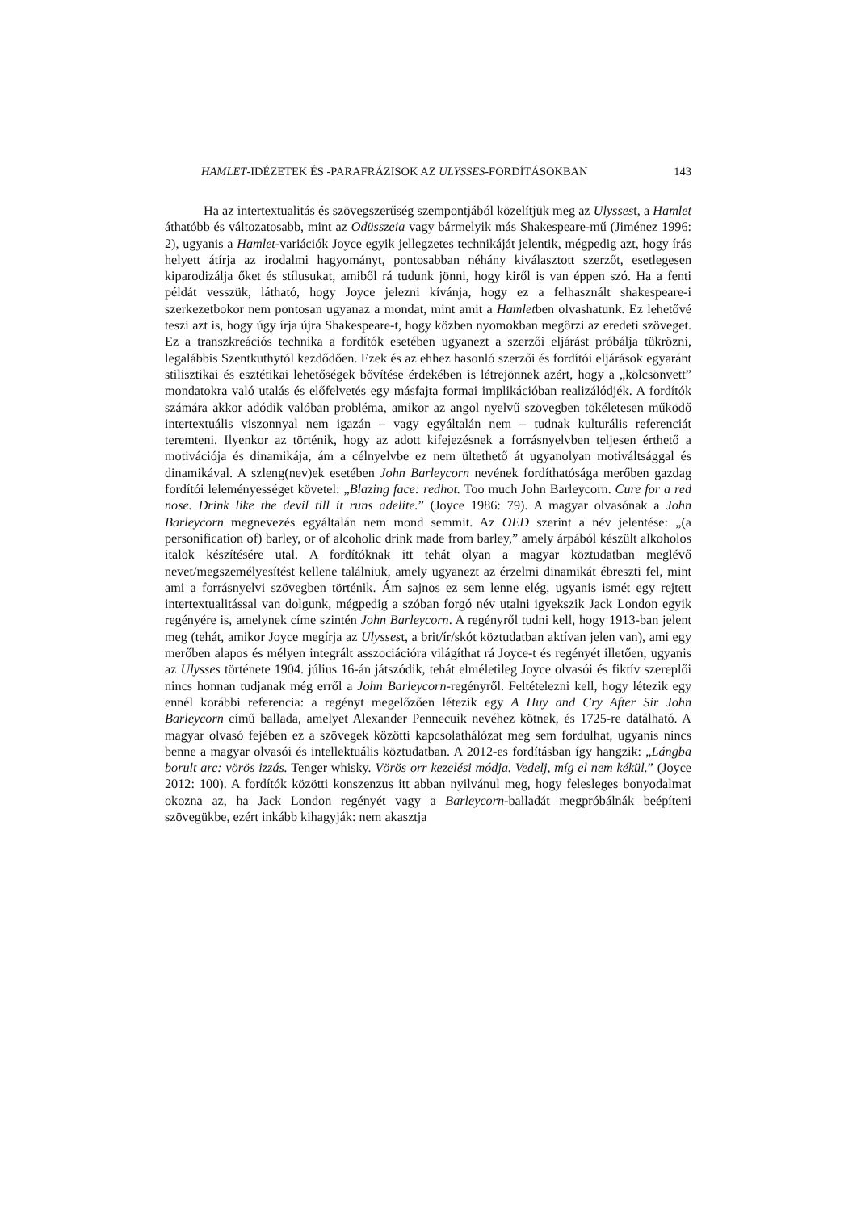HAMLET-IDÉZETEK ÉS -PARAFRÁZISOK AZ ULYSSES-FORDÍTÁSOKBAN 143
Ha az intertextualitás és szövegszerűség szempontjából közelítjük meg az Ulyssest, a Hamlet áthatóbb és változatosabb, mint az Odüsszeia vagy bármelyik más Shakespeare-mű (Jiménez 1996: 2), ugyanis a Hamlet-variációk Joyce egyik jellegzetes technikáját jelentik, mégpedig azt, hogy írás helyett átírja az irodalmi hagyományt, pontosabban néhány kiválasztott szerzőt, esetlegesen kiparodizálja őket és stílusukat, amiből rá tudunk jönni, hogy kiről is van éppen szó. Ha a fenti példát vesszük, látható, hogy Joyce jelezni kívánja, hogy ez a felhasznált shakespeare-i szerkezetbokor nem pontosan ugyanaz a mondat, mint amit a Hamletben olvashatunk. Ez lehetővé teszi azt is, hogy úgy írja újra Shakespeare-t, hogy közben nyomokban megőrzi az eredeti szöveget. Ez a transzkreációs technika a fordítók esetében ugyanezt a szerzői eljárást próbálja tükrözni, legalábbis Szentkuthytól kezdődően. Ezek és az ehhez hasonló szerzői és fordítói eljárások egyaránt stilisztikai és esztétikai lehetőségek bővítése érdekében is létrejönnek azért, hogy a „kölcsönvett” mondatokra való utalás és előfelvetés egy másfajta formai implikációban realizálódjék. A fordítók számára akkor adódik valóban probléma, amikor az angol nyelvű szövegben tökéletesen működő intertextuális viszonnyal nem igazán – vagy egyáltalán nem – tudnak kulturális referenciát teremteni. Ilyenkor az történik, hogy az adott kifejezésnek a forrásnyelvben teljesen érthető a motivációja és dinamikája, ám a célnyelvbe ez nem ültethető át ugyanolyan motiváltsággal és dinamikával. A szleng(nev)ek esetében John Barleycorn nevének fordíthatósága merőben gazdag fordítói leleményességet követel: „Blazing face: redhot. Too much John Barleycorn. Cure for a red nose. Drink like the devil till it runs adelite.” (Joyce 1986: 79). A magyar olvasónak a John Barleycorn megnevezés egyáltalán nem mond semmit. Az OED szerint a név jelentése: „(a personification of) barley, or of alcoholic drink made from barley,” amely árpából készült alkoholos italok készítésére utal. A fordítóknak itt tehát olyan a magyar köztudatban meglévő nevet/megszemélyesítést kellene találniuk, amely ugyanezt az érzelmi dinamikát ébreszti fel, mint ami a forrásnyelvi szövegben történik. Ám sajnos ez sem lenne elég, ugyanis ismét egy rejtett intertextualitással van dolgunk, mégpedig a szóban forgó név utalni igyekszik Jack London egyik regényére is, amelynek címe szintén John Barleycorn. A regényről tudni kell, hogy 1913-ban jelent meg (tehát, amikor Joyce megírja az Ulyssest, a brit/ír/skót köztudatban aktívan jelen van), ami egy merőben alapos és mélyen integrált asszociációra világíthat rá Joyce-t és regényét illetően, ugyanis az Ulysses története 1904. július 16-án játszódik, tehát elméletileg Joyce olvasói és fiktív szereplői nincs honnan tudjanak még erről a John Barleycorn-regényről. Feltételezni kell, hogy létezik egy ennél korábbi referencia: a regényt megelőzően létezik egy A Huy and Cry After Sir John Barleycorn című ballada, amelyet Alexander Pennecuik nevéhez kötnek, és 1725-re datálható. A magyar olvasó fejében ez a szövegek közötti kapcsolathálózat meg sem fordulhat, ugyanis nincs benne a magyar olvasói és intellektuális köztudatban. A 2012-es fordításban így hangzik: „Lángba borult arc: vörös izzás. Tenger whisky. Vörös orr kezelési módja. Vedelj, míg el nem kékül.” (Joyce 2012: 100). A fordítók közötti konszenzus itt abban nyilvánul meg, hogy felesleges bonyodalmat okozna az, ha Jack London regényét vagy a Barleycorn-balladát megpróbálnák beépíteni szövegükbe, ezért inkább kihagyják: nem akasztja